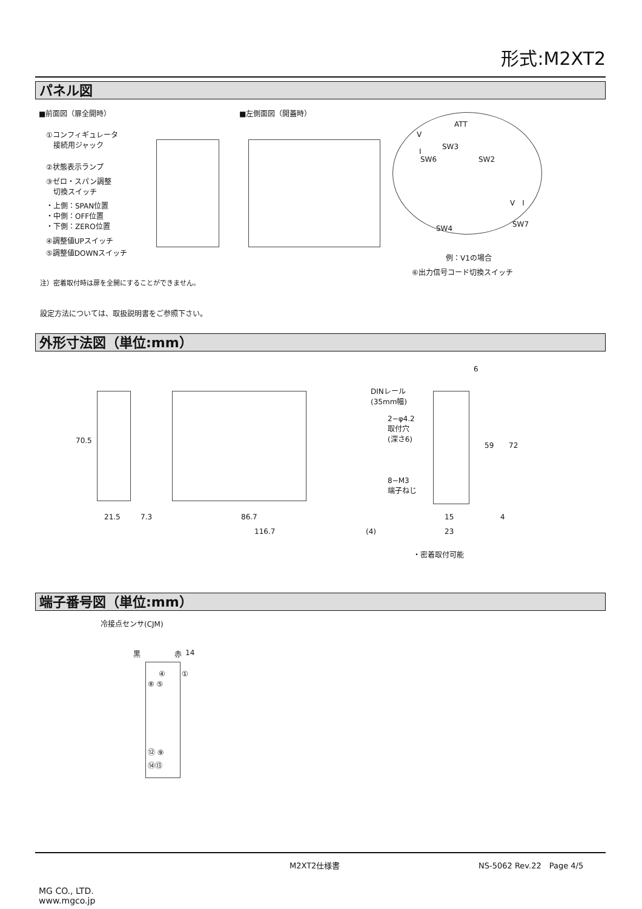形式:M2XT2
パネル図
■前面図（扉全開時） ■左側面図（開蓋時）
①コンフィギュレータ
　接続用ジャック
②状態表示ランプ
③ゼロ・スパン調整
　切換スイッチ
・上側：SPAN位置
・中側：OFF位置
・下側：ZERO位置
④調整値UPスイッチ
⑤調整値DOWNスイッチ
ATT
V
SW3
I
SW6 SW2
V　I
SW4 SW7
例：V1の場合
⑥出力信号コード切換スイッチ
注）密着取付時は扉を全開にすることができません。
設定方法については、取扱説明書をご参照下さい。
外形寸法図（単位:mm）
70.5
DINレール
(35mm幅)
6
2−φ4.2
取付穴
(深さ6)
59 72
8−M3
端子ねじ
21.5 7.3 86.7
116.7 (4)
15 4
23
・密着取付可能
端子番号図（単位:mm）
冷接点センサ(CJM)
黒 赤 14
①
④
⑧ ⑤
⑫ ⑨
⑭⑬
M2XT2仕様書 NS-5062 Rev.22　Page 4/5
MG CO., LTD.
www.mgco.jp